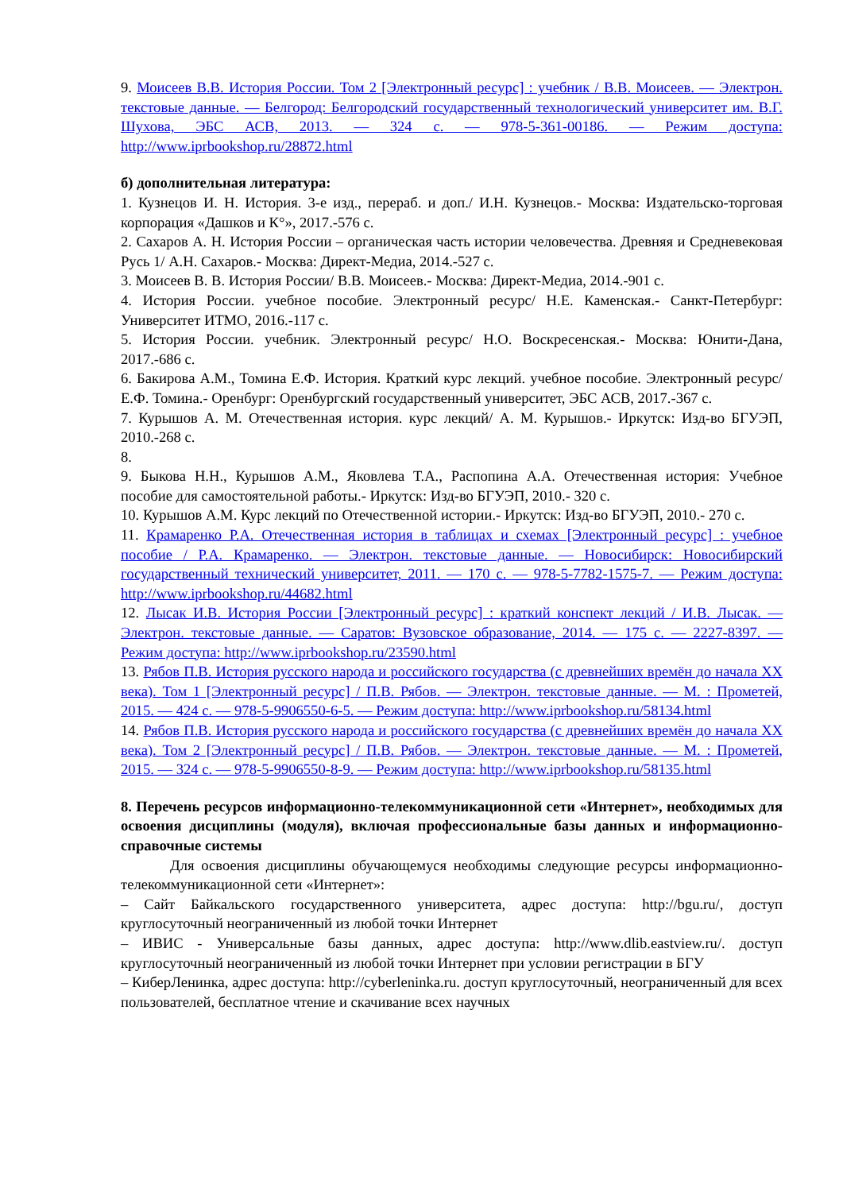9. Моисеев В.В. История России. Том 2 [Электронный ресурс] : учебник / В.В. Моисеев. — Электрон. текстовые данные. — Белгород: Белгородский государственный технологический университет им. В.Г. Шухова, ЭБС АСВ, 2013. — 324 с. — 978-5-361-00186. — Режим доступа: http://www.iprbookshop.ru/28872.html
б) дополнительная литература:
1. Кузнецов И. Н. История. 3-е изд., перераб. и доп./ И.Н. Кузнецов.- Москва: Издательско-торговая корпорация «Дашков и К°», 2017.-576 с.
2. Сахаров А. Н. История России – органическая часть истории человечества. Древняя и Средневековая Русь 1/ А.Н. Сахаров.- Москва: Директ-Медиа, 2014.-527 с.
3. Моисеев В. В. История России/ В.В. Моисеев.- Москва: Директ-Медиа, 2014.-901 с.
4. История России. учебное пособие. Электронный ресурс/ Н.Е. Каменская.- Санкт-Петербург: Университет ИТМО, 2016.-117 с.
5. История России. учебник. Электронный ресурс/ Н.О. Воскресенская.- Москва: Юнити-Дана, 2017.-686 с.
6. Бакирова А.М., Томина Е.Ф. История. Краткий курс лекций. учебное пособие. Электронный ресурс/ Е.Ф. Томина.- Оренбург: Оренбургский государственный университет, ЭБС АСВ, 2017.-367 с.
7. Курышов А. М. Отечественная история. курс лекций/ А. М. Курышов.- Иркутск: Изд-во БГУЭП, 2010.-268 с.
8.
9. Быкова Н.Н., Курышов А.М., Яковлева Т.А., Распопина А.А. Отечественная история: Учебное пособие для самостоятельной работы.- Иркутск: Изд-во БГУЭП, 2010.- 320 с.
10. Курышов А.М. Курс лекций по Отечественной истории.- Иркутск: Изд-во БГУЭП, 2010.- 270 с.
11. Крамаренко Р.А. Отечественная история в таблицах и схемах [Электронный ресурс] : учебное пособие / Р.А. Крамаренко. — Электрон. текстовые данные. — Новосибирск: Новосибирский государственный технический университет, 2011. — 170 с. — 978-5-7782-1575-7. — Режим доступа: http://www.iprbookshop.ru/44682.html
12. Лысак И.В. История России [Электронный ресурс] : краткий конспект лекций / И.В. Лысак. — Электрон. текстовые данные. — Саратов: Вузовское образование, 2014. — 175 с. — 2227-8397. — Режим доступа: http://www.iprbookshop.ru/23590.html
13. Рябов П.В. История русского народа и российского государства (с древнейших времён до начала XX века). Том 1 [Электронный ресурс] / П.В. Рябов. — Электрон. текстовые данные. — М. : Прометей, 2015. — 424 с. — 978-5-9906550-6-5. — Режим доступа: http://www.iprbookshop.ru/58134.html
14. Рябов П.В. История русского народа и российского государства (с древнейших времён до начала XX века). Том 2 [Электронный ресурс] / П.В. Рябов. — Электрон. текстовые данные. — М. : Прометей, 2015. — 324 с. — 978-5-9906550-8-9. — Режим доступа: http://www.iprbookshop.ru/58135.html
8. Перечень ресурсов информационно-телекоммуникационной сети «Интернет», необходимых для освоения дисциплины (модуля), включая профессиональные базы данных и информационно-справочные системы
Для освоения дисциплины обучающемуся необходимы следующие ресурсы информационно-телекоммуникационной сети «Интернет»:
– Сайт Байкальского государственного университета, адрес доступа: http://bgu.ru/, доступ круглосуточный неограниченный из любой точки Интернет
– ИВИС - Универсальные базы данных, адрес доступа: http://www.dlib.eastview.ru/. доступ круглосуточный неограниченный из любой точки Интернет при условии регистрации в БГУ
– КиберЛенинка, адрес доступа: http://cyberleninka.ru. доступ круглосуточный, неограниченный для всех пользователей, бесплатное чтение и скачивание всех научных